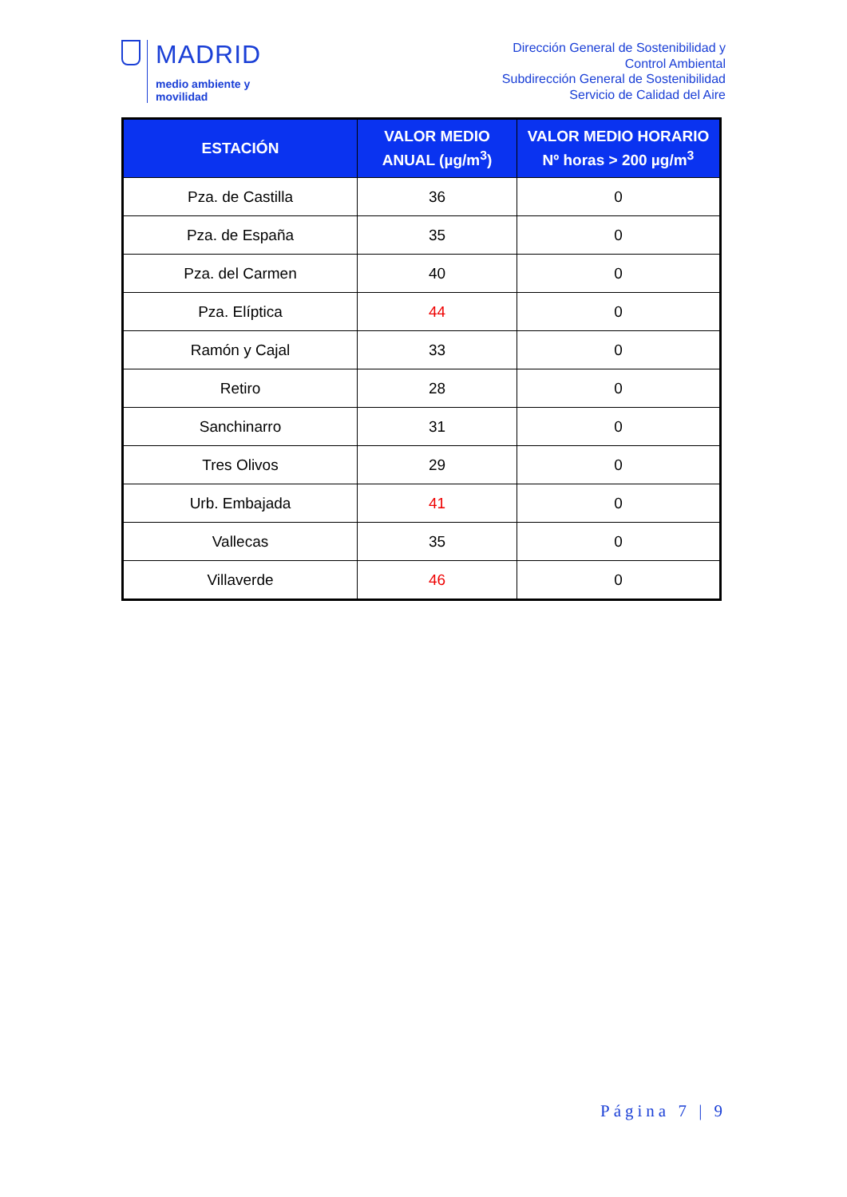MADRID
medio ambiente y
movilidad
Dirección General de Sostenibilidad y
Control Ambiental
Subdirección General de Sostenibilidad
Servicio de Calidad del Aire
| ESTACIÓN | VALOR MEDIO ANUAL (µg/m<sup>3</sup>) | VALOR MEDIO HORARIO Nº horas > 200 µg/m<sup>3</sup> |
| --- | --- | --- |
| Pza. de Castilla | 36 | 0 |
| Pza. de España | 35 | 0 |
| Pza. del Carmen | 40 | 0 |
| Pza. Elíptica | 44 | 0 |
| Ramón y Cajal | 33 | 0 |
| Retiro | 28 | 0 |
| Sanchinarro | 31 | 0 |
| Tres Olivos | 29 | 0 |
| Urb. Embajada | 41 | 0 |
| Vallecas | 35 | 0 |
| Villaverde | 46 | 0 |
Página 7 | 9